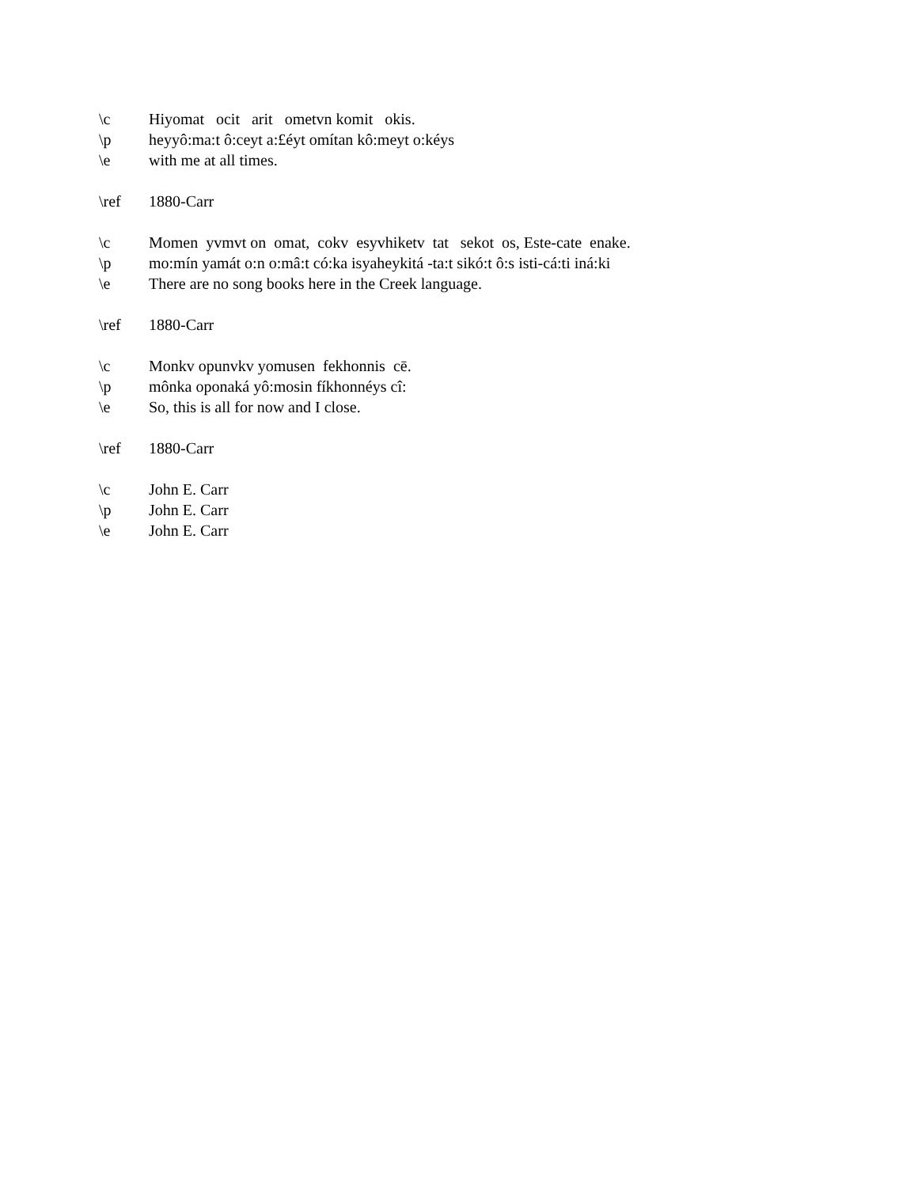\c Hiyomat ocit arit ometvn komit okis.
\p heyyô:ma:t ô:ceyt a:£éyt omítan kô:meyt o:kéys
\e with me at all times.
\ref 1880-Carr
\c Momen yvmvt on omat, cokv esyvhiketv tat sekot os, Este-cate enake.
\p mo:mín yamát o:n o:mâ:t có:ka isyaheykitá -ta:t sikó:t ô:s isti-cá:ti iná:ki
\e There are no song books here in the Creek language.
\ref 1880-Carr
\c Monkv opunvkv yomusen fekhonnis cē.
\p mônka oponaká yô:mosin fíkhonnéys cî:
\e So, this is all for now and I close.
\ref 1880-Carr
\c John E. Carr
\p John E. Carr
\e John E. Carr